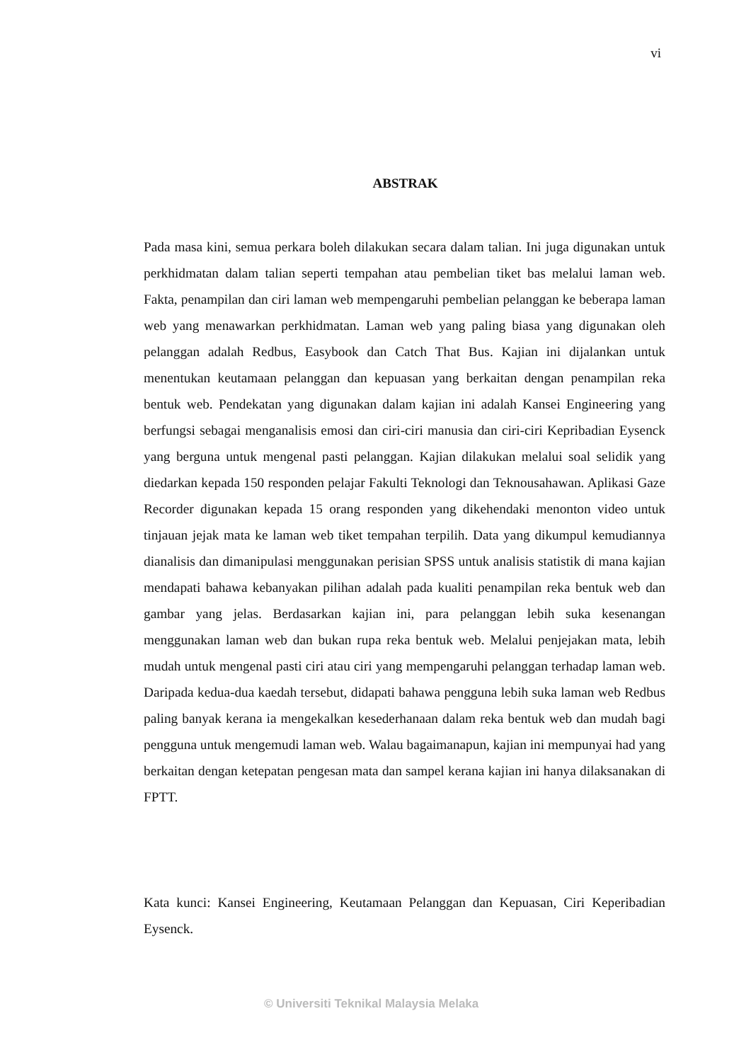vi
ABSTRAK
Pada masa kini, semua perkara boleh dilakukan secara dalam talian. Ini juga digunakan untuk perkhidmatan dalam talian seperti tempahan atau pembelian tiket bas melalui laman web. Fakta, penampilan dan ciri laman web mempengaruhi pembelian pelanggan ke beberapa laman web yang menawarkan perkhidmatan. Laman web yang paling biasa yang digunakan oleh pelanggan adalah Redbus, Easybook dan Catch That Bus. Kajian ini dijalankan untuk menentukan keutamaan pelanggan dan kepuasan yang berkaitan dengan penampilan reka bentuk web. Pendekatan yang digunakan dalam kajian ini adalah Kansei Engineering yang berfungsi sebagai menganalisis emosi dan ciri-ciri manusia dan ciri-ciri Kepribadian Eysenck yang berguna untuk mengenal pasti pelanggan. Kajian dilakukan melalui soal selidik yang diedarkan kepada 150 responden pelajar Fakulti Teknologi dan Teknousahawan. Aplikasi Gaze Recorder digunakan kepada 15 orang responden yang dikehendaki menonton video untuk tinjauan jejak mata ke laman web tiket tempahan terpilih. Data yang dikumpul kemudiannya dianalisis dan dimanipulasi menggunakan perisian SPSS untuk analisis statistik di mana kajian mendapati bahawa kebanyakan pilihan adalah pada kualiti penampilan reka bentuk web dan gambar yang jelas. Berdasarkan kajian ini, para pelanggan lebih suka kesenangan menggunakan laman web dan bukan rupa reka bentuk web. Melalui penjejakan mata, lebih mudah untuk mengenal pasti ciri atau ciri yang mempengaruhi pelanggan terhadap laman web. Daripada kedua-dua kaedah tersebut, didapati bahawa pengguna lebih suka laman web Redbus paling banyak kerana ia mengekalkan kesederhanaan dalam reka bentuk web dan mudah bagi pengguna untuk mengemudi laman web. Walau bagaimanapun, kajian ini mempunyai had yang berkaitan dengan ketepatan pengesan mata dan sampel kerana kajian ini hanya dilaksanakan di FPTT.
Kata kunci: Kansei Engineering, Keutamaan Pelanggan dan Kepuasan, Ciri Keperibadian Eysenck.
© Universiti Teknikal Malaysia Melaka